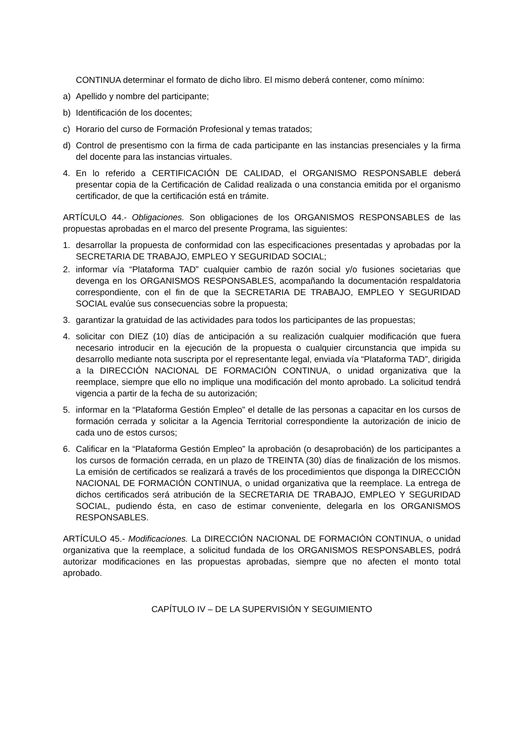CONTINUA determinar el formato de dicho libro. El mismo deberá contener, como mínimo:
a) Apellido y nombre del participante;
b) Identificación de los docentes;
c) Horario del curso de Formación Profesional y temas tratados;
d) Control de presentismo con la firma de cada participante en las instancias presenciales y la firma del docente para las instancias virtuales.
4. En lo referido a CERTIFICACIÓN DE CALIDAD, el ORGANISMO RESPONSABLE deberá presentar copia de la Certificación de Calidad realizada o una constancia emitida por el organismo certificador, de que la certificación está en trámite.
ARTÍCULO 44.- Obligaciones. Son obligaciones de los ORGANISMOS RESPONSABLES de las propuestas aprobadas en el marco del presente Programa, las siguientes:
1. desarrollar la propuesta de conformidad con las especificaciones presentadas y aprobadas por la SECRETARIA DE TRABAJO, EMPLEO Y SEGURIDAD SOCIAL;
2. informar vía “Plataforma TAD” cualquier cambio de razón social y/o fusiones societarias que devenga en los ORGANISMOS RESPONSABLES, acompañando la documentación respaldatoria correspondiente, con el fin de que la SECRETARIA DE TRABAJO, EMPLEO Y SEGURIDAD SOCIAL evalúe sus consecuencias sobre la propuesta;
3. garantizar la gratuidad de las actividades para todos los participantes de las propuestas;
4. solicitar con DIEZ (10) días de anticipación a su realización cualquier modificación que fuera necesario introducir en la ejecución de la propuesta o cualquier circunstancia que impida su desarrollo mediante nota suscripta por el representante legal, enviada vía “Plataforma TAD”, dirigida a la DIRECCIÓN NACIONAL DE FORMACIÓN CONTINUA, o unidad organizativa que la reemplace, siempre que ello no implique una modificación del monto aprobado. La solicitud tendrá vigencia a partir de la fecha de su autorización;
5. informar en la “Plataforma Gestión Empleo” el detalle de las personas a capacitar en los cursos de formación cerrada y solicitar a la Agencia Territorial correspondiente la autorización de inicio de cada uno de estos cursos;
6. Calificar en la “Plataforma Gestión Empleo” la aprobación (o desaprobación) de los participantes a los cursos de formación cerrada, en un plazo de TREINTA (30) días de finalización de los mismos. La emisión de certificados se realizará a través de los procedimientos que disponga la DIRECCIÓN NACIONAL DE FORMACIÓN CONTINUA, o unidad organizativa que la reemplace. La entrega de dichos certificados será atribución de la SECRETARIA DE TRABAJO, EMPLEO Y SEGURIDAD SOCIAL, pudiendo ésta, en caso de estimar conveniente, delegarla en los ORGANISMOS RESPONSABLES.
ARTÍCULO 45.- Modificaciones. La DIRECCIÓN NACIONAL DE FORMACIÓN CONTINUA, o unidad organizativa que la reemplace, a solicitud fundada de los ORGANISMOS RESPONSABLES, podrá autorizar modificaciones en las propuestas aprobadas, siempre que no afecten el monto total aprobado.
CAPÍTULO IV – DE LA SUPERVISIÓN Y SEGUIMIENTO